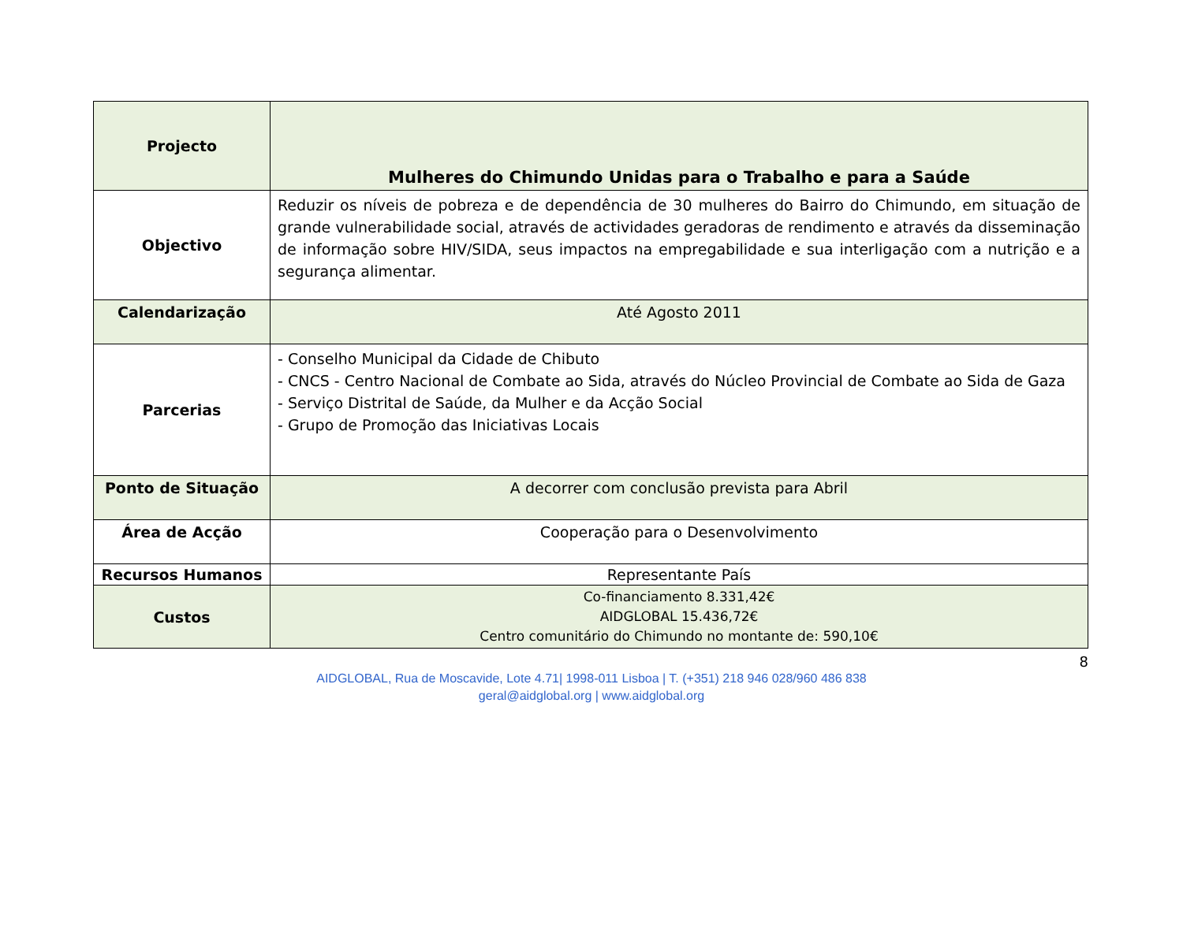| Projecto | Mulheres do Chimundo Unidas para o Trabalho e para a Saúde |
| Objectivo | Reduzir os níveis de pobreza e de dependência de 30 mulheres do Bairro do Chimundo, em situação de grande vulnerabilidade social, através de actividades geradoras de rendimento e através da disseminação de informação sobre HIV/SIDA, seus impactos na empregabilidade e sua interligação com a nutrição e a segurança alimentar. |
| Calendarização | Até Agosto 2011 |
| Parcerias | - Conselho Municipal da Cidade de Chibuto - CNCS - Centro Nacional de Combate ao Sida, através do Núcleo Provincial de Combate ao Sida de Gaza - Serviço Distrital de Saúde, da Mulher e da Acção Social - Grupo de Promoção das Iniciativas Locais |
| Ponto de Situação | A decorrer com conclusão prevista para Abril |
| Área de Acção | Cooperação para o Desenvolvimento |
| Recursos Humanos | Representante País |
| Custos | Co-financiamento 8.331,42€ AIDGLOBAL 15.436,72€ Centro comunitário do Chimundo no montante de: 590,10€ |
8
AIDGLOBAL, Rua de Moscavide, Lote 4.71| 1998-011 Lisboa | T. (+351) 218 946 028/960 486 838
geral@aidglobal.org | www.aidglobal.org